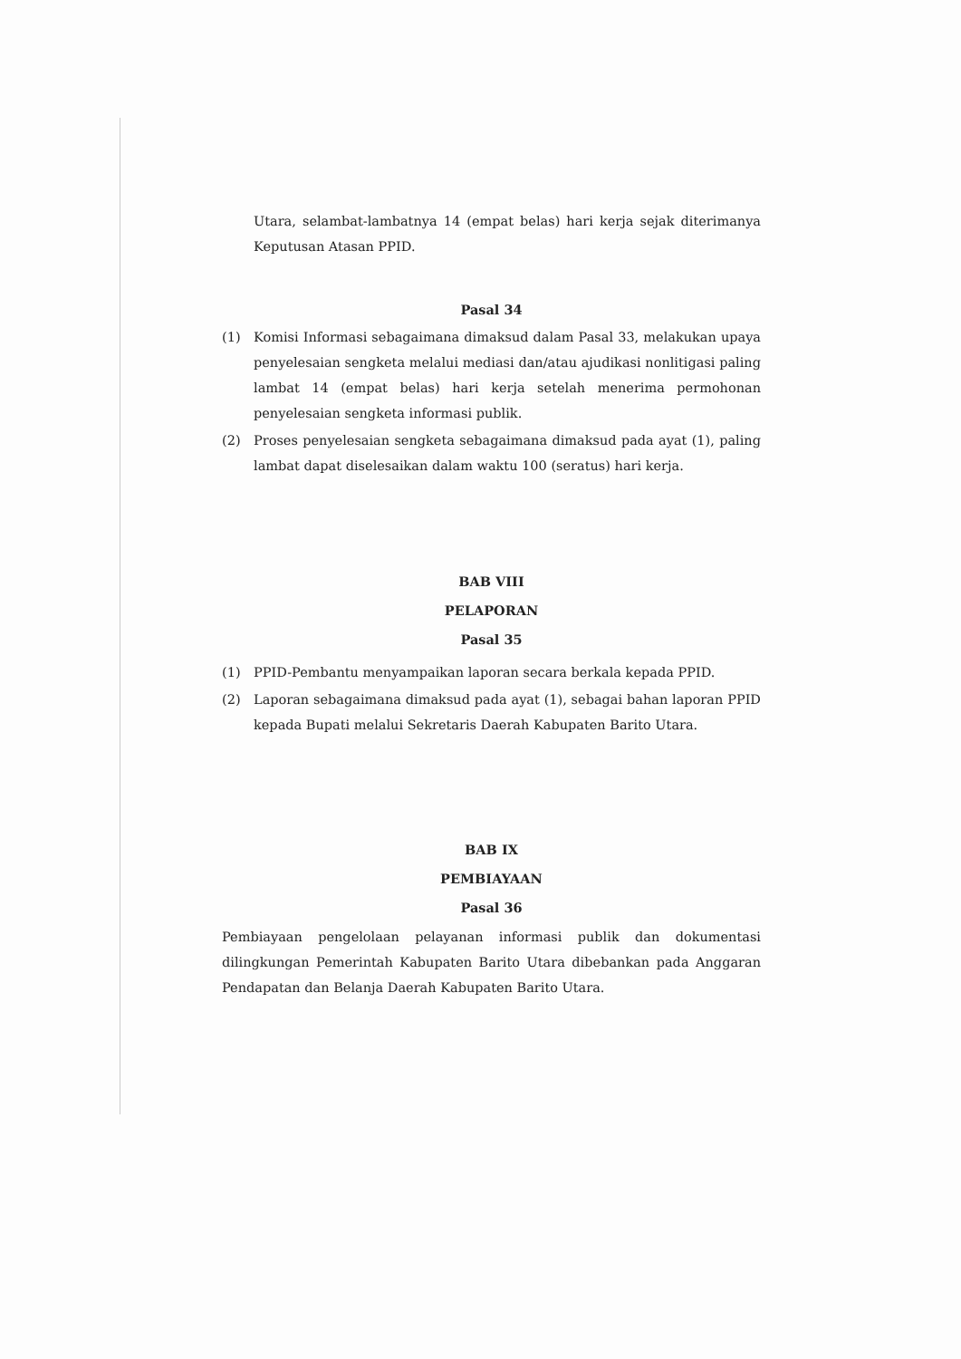Utara, selambat-lambatnya 14 (empat belas) hari kerja sejak diterimanya Keputusan Atasan PPID.
Pasal 34
(1) Komisi Informasi sebagaimana dimaksud dalam Pasal 33, melakukan upaya penyelesaian sengketa melalui mediasi dan/atau ajudikasi nonlitigasi paling lambat 14 (empat belas) hari kerja setelah menerima permohonan penyelesaian sengketa informasi publik.
(2) Proses penyelesaian sengketa sebagaimana dimaksud pada ayat (1), paling lambat dapat diselesaikan dalam waktu 100 (seratus) hari kerja.
BAB VIII
PELAPORAN
Pasal 35
(1) PPID-Pembantu menyampaikan laporan secara berkala kepada PPID.
(2) Laporan sebagaimana dimaksud pada ayat (1), sebagai bahan laporan PPID kepada Bupati melalui Sekretaris Daerah Kabupaten Barito Utara.
BAB IX
PEMBIAYAAN
Pasal 36
Pembiayaan pengelolaan pelayanan informasi publik dan dokumentasi dilingkungan Pemerintah Kabupaten Barito Utara dibebankan pada Anggaran Pendapatan dan Belanja Daerah Kabupaten Barito Utara.